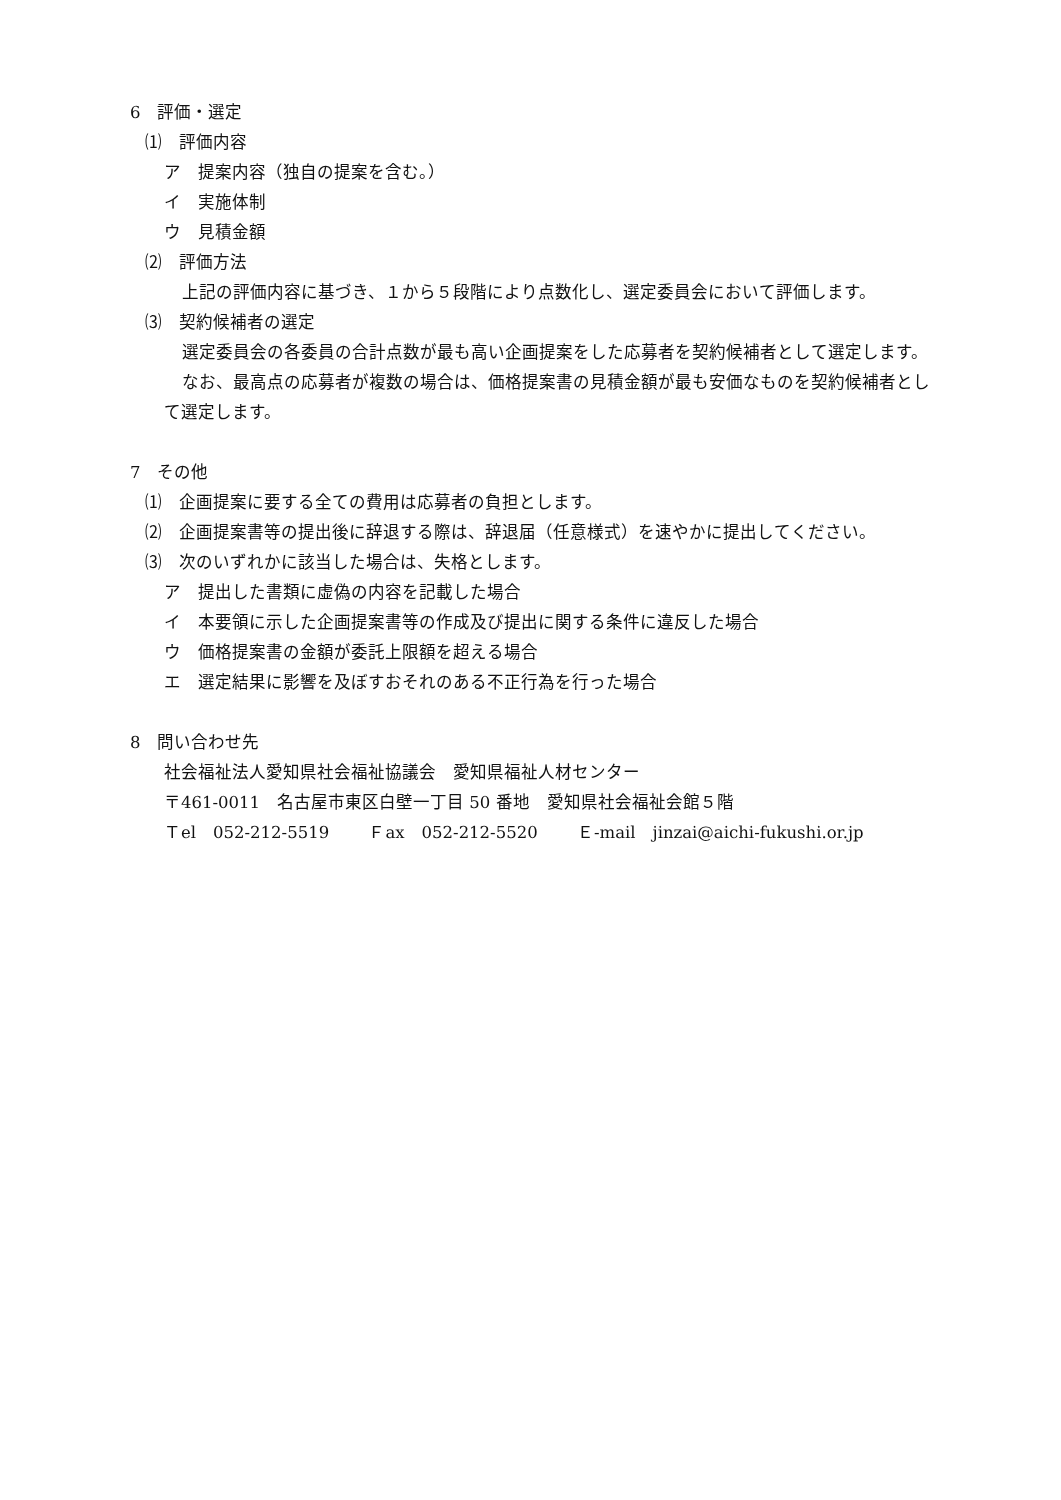6　評価・選定
⑴　評価内容
ア　提案内容（独自の提案を含む。）
イ　実施体制
ウ　見積金額
⑵　評価方法
上記の評価内容に基づき、１から５段階により点数化し、選定委員会において評価します。
⑶　契約候補者の選定
選定委員会の各委員の合計点数が最も高い企画提案をした応募者を契約候補者として選定します。
なお、最高点の応募者が複数の場合は、価格提案書の見積金額が最も安価なものを契約候補者として選定します。
7　その他
⑴　企画提案に要する全ての費用は応募者の負担とします。
⑵　企画提案書等の提出後に辞退する際は、辞退届（任意様式）を速やかに提出してください。
⑶　次のいずれかに該当した場合は、失格とします。
ア　提出した書類に虚偽の内容を記載した場合
イ　本要領に示した企画提案書等の作成及び提出に関する条件に違反した場合
ウ　価格提案書の金額が委託上限額を超える場合
エ　選定結果に影響を及ぼすおそれのある不正行為を行った場合
8　問い合わせ先
社会福祉法人愛知県社会福祉協議会　愛知県福祉人材センター
〒461-0011　名古屋市東区白壁一丁目 50 番地　愛知県社会福祉会館５階
Ｔel　052-212-5519　　 Ｆax　052-212-5520　　 Ｅ-mail　jinzai@aichi-fukushi.or.jp